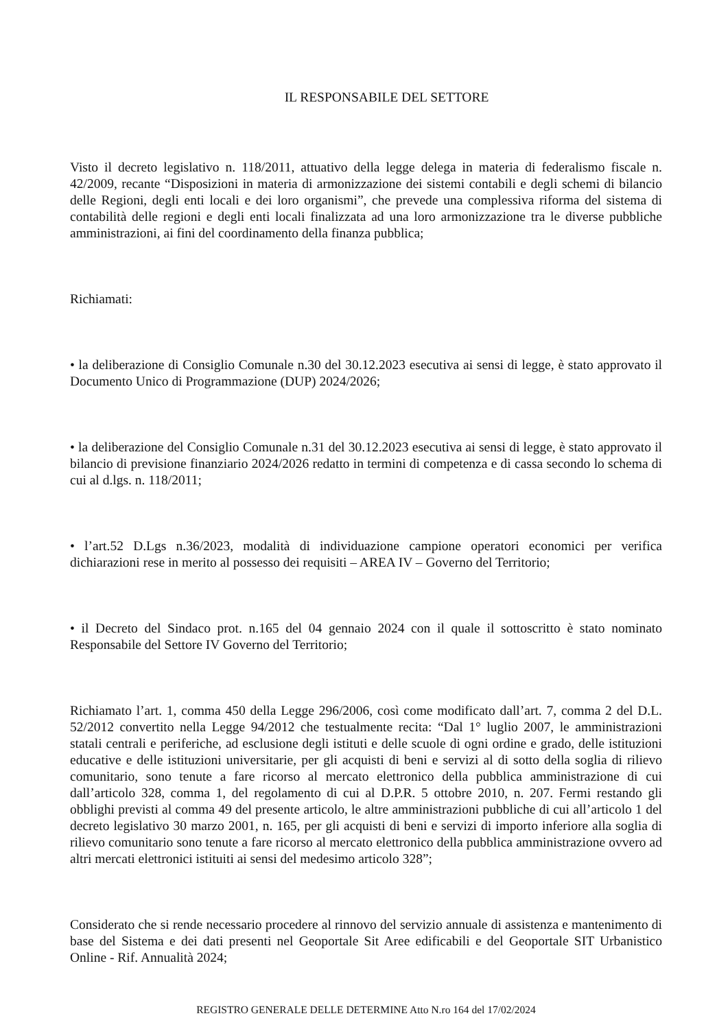IL RESPONSABILE DEL SETTORE
Visto il decreto legislativo n. 118/2011, attuativo della legge delega in materia di federalismo fiscale n. 42/2009, recante “Disposizioni in materia di armonizzazione dei sistemi contabili e degli schemi di bilancio delle Regioni, degli enti locali e dei loro organismi”, che prevede una complessiva riforma del sistema di contabilità delle regioni e degli enti locali finalizzata ad una loro armonizzazione tra le diverse pubbliche amministrazioni, ai fini del coordinamento della finanza pubblica;
Richiamati:
• la deliberazione di Consiglio Comunale n.30 del 30.12.2023 esecutiva ai sensi di legge, è stato approvato il Documento Unico di Programmazione (DUP) 2024/2026;
• la deliberazione del Consiglio Comunale n.31 del 30.12.2023 esecutiva ai sensi di legge, è stato approvato il bilancio di previsione finanziario 2024/2026 redatto in termini di competenza e di cassa secondo lo schema di cui al d.lgs. n. 118/2011;
• l’art.52 D.Lgs n.36/2023, modalità di individuazione campione operatori economici per verifica dichiarazioni rese in merito al possesso dei requisiti – AREA IV – Governo del Territorio;
• il Decreto del Sindaco prot. n.165 del 04 gennaio 2024 con il quale il sottoscritto è stato nominato Responsabile del Settore IV Governo del Territorio;
Richiamato l’art. 1, comma 450 della Legge 296/2006, così come modificato dall’art. 7, comma 2 del D.L. 52/2012 convertito nella Legge 94/2012 che testualmente recita: “Dal 1° luglio 2007, le amministrazioni statali centrali e periferiche, ad esclusione degli istituti e delle scuole di ogni ordine e grado, delle istituzioni educative e delle istituzioni universitarie, per gli acquisti di beni e servizi al di sotto della soglia di rilievo comunitario, sono tenute a fare ricorso al mercato elettronico della pubblica amministrazione di cui dall’articolo 328, comma 1, del regolamento di cui al D.P.R. 5 ottobre 2010, n. 207. Fermi restando gli obblighi previsti al comma 49 del presente articolo, le altre amministrazioni pubbliche di cui all’articolo 1 del decreto legislativo 30 marzo 2001, n. 165, per gli acquisti di beni e servizi di importo inferiore alla soglia di rilievo comunitario sono tenute a fare ricorso al mercato elettronico della pubblica amministrazione ovvero ad altri mercati elettronici istituiti ai sensi del medesimo articolo 328”;
Considerato che si rende necessario procedere al rinnovo del servizio annuale di assistenza e mantenimento di base del Sistema e dei dati presenti nel Geoportale Sit Aree edificabili e del Geoportale SIT Urbanistico Online - Rif. Annualità 2024;
REGISTRO GENERALE DELLE DETERMINE Atto N.ro 164 del 17/02/2024